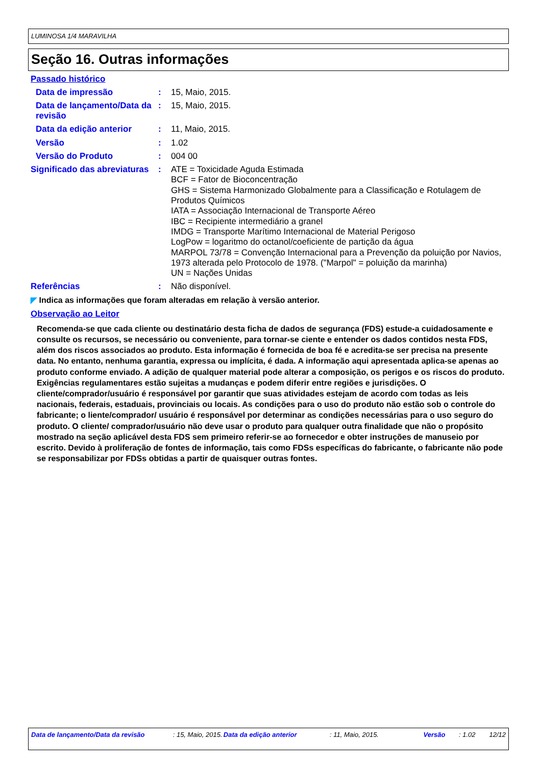LUMINOSA 1/4 MARAVILHA
Seção 16. Outras informações
Passado histórico
Data de impressão :
15, Maio, 2015.
Data de lançamento/Data da revisão
:
15, Maio, 2015.
Data da edição anterior :
11, Maio, 2015.
Versão :
1.02
Versão do Produto :
004 00
Significado das abreviaturas
:
ATE = Toxicidade Aguda Estimada
BCF = Fator de Bioconcentração
GHS = Sistema Harmonizado Globalmente para a Classificação e Rotulagem de Produtos Químicos
IATA = Associação Internacional de Transporte Aéreo
IBC = Recipiente intermediário a granel
IMDG = Transporte Marítimo Internacional de Material Perigoso
LogPow = logaritmo do octanol/coeficiente de partição da água
MARPOL 73/78 = Convenção Internacional para a Prevenção da poluição por Navios, 1973 alterada pelo Protocolo de 1978. ("Marpol" = poluição da marinha)
UN = Nações Unidas
Referências :
Não disponível.
◤ Indica as informações que foram alteradas em relação à versão anterior.
Observação ao Leitor
Recomenda-se que cada cliente ou destinatário desta ficha de dados de segurança (FDS) estude-a cuidadosamente e consulte os recursos, se necessário ou conveniente, para tornar-se ciente e entender os dados contidos nesta FDS, além dos riscos associados ao produto. Esta informação é fornecida de boa fé e acredita-se ser precisa na presente data. No entanto, nenhuma garantia, expressa ou implícita, é dada. A informação aqui apresentada aplica-se apenas ao produto conforme enviado. A adição de qualquer material pode alterar a composição, os perigos e os riscos do produto. Exigências regulamentares estão sujeitas a mudanças e podem diferir entre regiões e jurisdições. O cliente/comprador/usuário é responsável por garantir que suas atividades estejam de acordo com todas as leis nacionais, federais, estaduais, provinciais ou locais. As condições para o uso do produto não estão sob o controle do fabricante; o liente/comprador/ usuário é responsável por determinar as condições necessárias para o uso seguro do produto. O cliente/ comprador/usuário não deve usar o produto para qualquer outra finalidade que não o propósito mostrado na seção aplicável desta FDS sem primeiro referir-se ao fornecedor e obter instruções de manuseio por escrito. Devido à proliferação de fontes de informação, tais como FDSs específicas do fabricante, o fabricante não pode se responsabilizar por FDSs obtidas a partir de quaisquer outras fontes.
Data de lançamento/Data da revisão : 15, Maio, 2015. Data da edição anterior : 11, Maio, 2015. Versão : 1.02 12/12